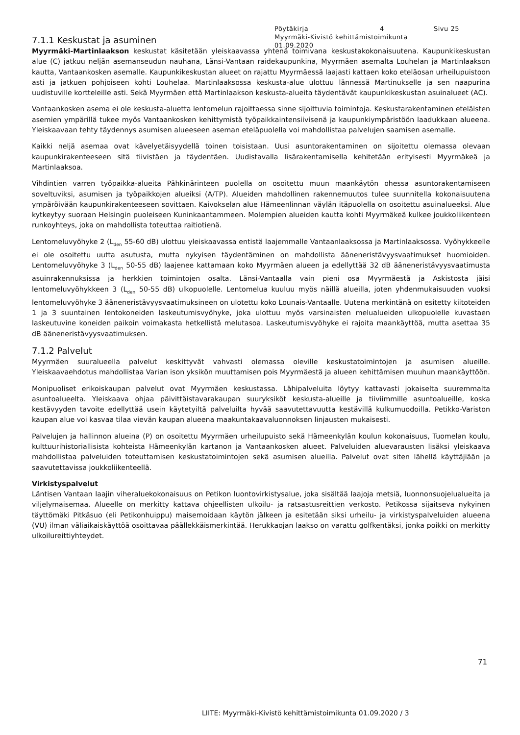Pöytäkirja 4 Sivu 25
Myyrmäki-Kivistö kehittämistoimikunta
01.09.2020
7.1.1 Keskustat ja asuminen
Myyrmäki-Martinlaakson keskustat käsitetään yleiskaavassa yhtenä toimivana keskustakokonaisuutena. Kaupunkikeskustan alue (C) jatkuu neljän asemanseudun nauhana, Länsi-Vantaan raidekaupunkina, Myyrmäen asemalta Louhelan ja Martinlaakson kautta, Vantaankosken asemalle. Kaupunkikeskustan alueet on rajattu Myyrmäessä laajasti kattaen koko eteläosan urheilupuistoon asti ja jatkuen pohjoiseen kohti Louhelaa. Martinlaaksossa keskusta-alue ulottuu lännessä Martinukselle ja sen naapurina uudistuville kortteleille asti. Sekä Myyrmäen että Martinlaakson keskusta-alueita täydentävät kaupunkikeskustan asuinalueet (AC).
Vantaankosken asema ei ole keskusta-aluetta lentomelun rajoittaessa sinne sijoittuvia toimintoja. Keskustarakentaminen eteläisten asemien ympärillä tukee myös Vantaankosken kehittymistä työpaikkaintensiivisenä ja kaupunkiympäristöön laadukkaan alueena. Yleiskaavaan tehty täydennys asumisen alueeseen aseman eteläpuolella voi mahdollistaa palvelujen saamisen asemalle.
Kaikki neljä asemaa ovat kävelyetäisyydellä toinen toisistaan. Uusi asuntorakentaminen on sijoitettu olemassa olevaan kaupunkirakenteeseen sitä tiivistäen ja täydentäen. Uudistavalla lisärakentamisella kehitetään erityisesti Myyrmäkeä ja Martinlaaksoa.
Vihdintien varren työpaikka-alueita Pähkinärinteen puolella on osoitettu muun maankäytön ohessa asuntorakentamiseen soveltuviksi, asumisen ja työpaikkojen alueiksi (A/TP). Alueiden mahdollinen rakennemuutos tulee suunnitella kokonaisuutena ympäröivään kaupunkirakenteeseen sovittaen. Kaivokselan alue Hämeenlinnan väylän itäpuolella on osoitettu asuinalueeksi. Alue kytkeytyy suoraan Helsingin puoleiseen Kuninkaantammeen. Molempien alueiden kautta kohti Myyrmäkeä kulkee joukkoliikenteen runkoyhteys, joka on mahdollista toteuttaa raitiotienä.
Lentomeluvyöhyke 2 (L<sub>den</sub> 55-60 dB) ulottuu yleiskaavassa entistä laajemmalle Vantaanlaaksossa ja Martinlaaksossa. Vyöhykkeelle ei ole osoitettu uutta asutusta, mutta nykyisen täydentäminen on mahdollista ääneneristävyysvaatimukset huomioiden. Lentomeluvyöhyke 3 (L<sub>den</sub> 50-55 dB) laajenee kattamaan koko Myyrmäen alueen ja edellyttää 32 dB ääneneristävyysvaatimusta asuinrakennuksissa ja herkkien toimintojen osalta. Länsi-Vantaalla vain pieni osa Myyrmäestä ja Askistosta jäisi lentomeluvyöhykkeen 3 (L<sub>den</sub> 50-55 dB) ulkopuolelle. Lentomelua kuuluu myös näillä alueilla, joten yhdenmukaisuuden vuoksi lentomeluvyöhyke 3 ääneneristävyysvaatimuksineen on ulotettu koko Lounais-Vantaalle. Uutena merkintänä on esitetty kiitoteiden 1 ja 3 suuntainen lentokoneiden laskeutumisvyöhyke, joka ulottuu myös varsinaisten melualueiden ulkopuolelle kuvastaen laskeutuvine koneiden paikoin voimakasta hetkellistä melutasoa. Laskeutumisvyöhyke ei rajoita maankäyttöä, mutta asettaa 35 dB ääneneristävyysvaatimuksen.
7.1.2 Palvelut
Myyrmäen suuralueella palvelut keskittyvät vahvasti olemassa oleville keskustatoimintojen ja asumisen alueille. Yleiskaavaehdotus mahdollistaa Varian ison yksikön muuttamisen pois Myyrmäestä ja alueen kehittämisen muuhun maankäyttöön.
Monipuoliset erikoiskaupan palvelut ovat Myyrmäen keskustassa. Lähipalveluita löytyy kattavasti jokaiselta suuremmalta asuntoalueelta. Yleiskaava ohjaa päivittäistavarakaupan suuryksiköt keskusta-alueille ja tiiviimmille asuntoalueille, koska kestävyyden tavoite edellyttää usein käytetyiltä palveluilta hyvää saavutettavuutta kestävillä kulkumuodoilla. Petikko-Variston kaupan alue voi kasvaa tilaa vievän kaupan alueena maakuntakaavaluonnoksen linjausten mukaisesti.
Palvelujen ja hallinnon alueina (P) on osoitettu Myyrmäen urheilupuisto sekä Hämeenkylän koulun kokonaisuus, Tuomelan koulu, kulttuurihistoriallisista kohteista Hämeenkylän kartanon ja Vantaankosken alueet. Palveluiden aluevarausten lisäksi yleiskaava mahdollistaa palveluiden toteuttamisen keskustatoimintojen sekä asumisen alueilla. Palvelut ovat siten lähellä käyttäjiään ja saavutettavissa joukkoliikenteellä.
Virkistyspalvelut
Läntisen Vantaan laajin viheraluekokonaisuus on Petikon luontovirkistysalue, joka sisältää laajoja metsiä, luonnonsuojelualueita ja viljelymaisemaa. Alueelle on merkitty kattava ohjeellisten ulkoilu- ja ratsastusreittien verkosto. Petikossa sijaitseva nykyinen täyttömäki Pitkäsuo (eli Petikonhuippu) maisemoidaan käytön jälkeen ja esitetään siksi urheilu- ja virkistyspalveluiden alueena (VU) ilman väliaikaiskäyttöä osoittavaa päällekkäismerkintää. Herukkaojan laakso on varattu golfkentäksi, jonka poikki on merkitty ulkoilureittiyhteydet.
71
LIITE: Myyrmäki-Kivistö kehittämistoimikunta 01.09.2020 / 3